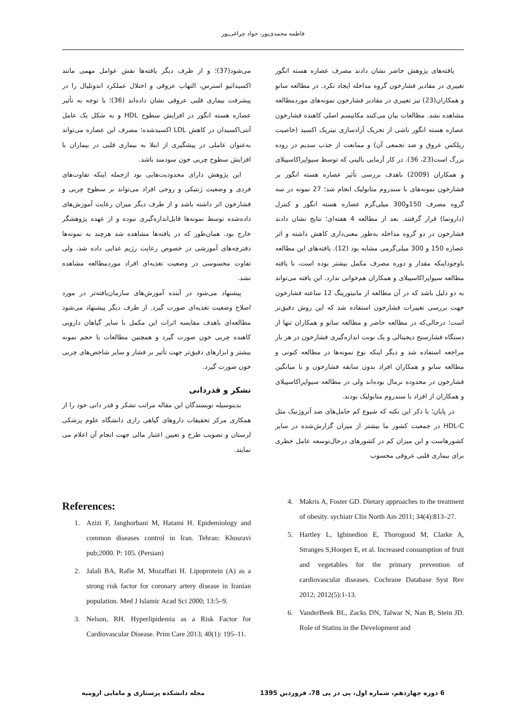فاطمه محمدی‌پور، جواد چراغی‌پور
یافته‌های پژوهش حاضر نشان دادند مصرف عصاره هسته انگور تغییری در مقادیر فشارخون گروه مداخله ایجاد نکرد. در مطالعه سانو و همکاران(23) نیز تغییری در مقادیر فشارخون نمونه‌های موردمطالعه مشاهده نشد. مطالعات بیان می‌کنند مکانیسم اصلی کاهنده فشارخون عصاره هسته انگور ناشی از تحریک آزادسازی نیتریک اکسید (خاصیت ریلکس عروق و ضد تجمعی آن) و ممانعت از جذب سدیم در روده بزرگ است(23، 36). در کار آزمایی بالینی که توسط سیواپراکاسپیلای و همکاران (2009) باهدف بررسی تأثیر عصاره هسته انگور بر فشارخون نمونه‌های با سندروم متابولیک انجام شد؛ 27 نمونه در سه گروه مصرف 150و300 میلی‌گرم عصاره هسته انگور و کنترل (دارونما) قرار گرفتند. بعد از مطالعه 4 هفته‌ای؛ نتایج نشان دادند فشارخون در دو گروه مداخله به‌طور معنی‌داری کاهش داشته و اثر عصاره 150 و 300 میلی‌گرمی مشابه بود (12). یافته‌های این مطالعه باوجوداینکه مقدار و دوره مصرف مکمل بیشتر بوده است، با یافته مطالعه سیواپراکاسپیلای و همکاران هم‌خوانی ندارد. این یافته می‌تواند به دو دلیل باشد که در آن مطالعه از مانیتورینگ 12 ساعته فشارخون جهت بررسی تغییرات فشارخون استفاده شد که این روش دقیق‌تر است؛ درحالی‌که در مطالعه حاضر و مطالعه سانو و همکاران تنها از دستگاه فشارسنج دیجیتالی و یک نوبت اندازه‌گیری فشارخون در هر بار مراجعه استفاده شد و دیگر اینکه نوع نمونه‌ها در مطالعه کنونی و مطالعه سانو و همکاران افراد بدون سابقه فشارخون و با میانگین فشارخون در محدوده نرمال بوده‌اند ولی در مطالعه سیواپراکاسپیلای و همکاران از افراد با سندروم متابولیک بودند.
در پایان؛ با ذکر این نکته که شیوع کم حامل‌های ضد آتروژنیک مثل HDL-C در جمعیت کشور ما بیشتر از میزان گزارش‌شده در سایر کشورهاست و این میزان کم در کشورهای درحال‌توسعه عامل خطری برای بیماری قلبی عروقی محسوب
می‌شود(37)؛ و از طرف دیگر یافته‌ها نقش عوامل مهمی مانند اکسیداتیو استرس، التهاب عروقی و اختلال عملکرد اندوتلیال را در پیشرفت بیماری قلبی عروقی نشان داده‌اند (36)؛ با توجه به تأثیر عصاره هسته انگور در افزایش سطوح HDL و به شکل یک عامل آنتی‌اکسیدان در کاهش LDL اکسیدشده؛ مصرف این عصاره می‌تواند به‌عنوان عاملی در پیشگیری از ابتلا به بیماری قلبی در بیماران با افزایش سطوح چربی خون سودمند باشد.
این پژوهش دارای محدودیت‌هایی بود ازجمله اینکه تفاوت‌های فردی و وضعیت ژنتیکی و روحی افراد می‌تواند بر سطوح چربی و فشارخون اثر داشته باشد و از طرف دیگر میزان رعایت آموزش‌های داده‌شده توسط نمونه‌ها قابل‌اندازه‌گیری نبوده و از عهده پژوهشگر خارج بود. همان‌طور که در یافته‌ها مشاهده شد هرچند به نمونه‌ها دفترچه‌های آموزشی در خصوص رعایت رژیم غذایی داده شد، ولی تفاوت محسوسی در وضعیت تغذیه‌ای افراد موردمطالعه مشاهده نشد.
پیشنهاد می‌شود در آینده آموزش‌های سازمان‌یافته‌تر در مورد اصلاح وضعیت تغذیه‌ای صورت گیرد. از طرف دیگر پیشنهاد می‌شود مطالعه‌ای باهدف مقایسه اثرات این مکمل با سایر گیاهان دارویی کاهنده چربی خون صورت گیرد و همچنین مطالعات با حجم نمونه بیشتر و ابزارهای دقیق‌تر جهت تأثیر بر فشار و سایر شاخص‌های چربی خون صورت گیرد.
تشکر و قدردانی
بدینوسیله نویسندگان این مقاله مراتب تشکر و قدر دانی خود را از همکاری مرکز تحقیقات داروهای گیاهی رازی دانشگاه علوم پزشکی لرستان و تصویب طرح و تعیین اعتبار مالی جهت انجام آن اعلام می نمایند.
References:
1. Azizi F, Janghorbani M, Hatami H. Epidemiology and common diseases control in Iran. Tehran: Khosravi pub;2000. P: 105. (Persian)
2. Jalali BA, Rafie M, Mozaffari H. Lipoprotein (A) as a strong risk factor for coronary artery disease in Iranian population. Med J Islamic Acad Sci 2000; 13:5–9.
3. Nelson, RH. Hyperlipidemia as a Risk Factor for Cardiovascular Disease. Prim Care 2013; 40(1): 195–11.
4. Makris A, Foster GD. Dietary approaches to the treatment of obesity. sychiatr Clin North Am 2011; 34(4):813–27.
5. Hartley L, Igbinedion E, Thorogood M, Clarke A, Stranges S,Hooper E, et al. Increased consumption of fruit and vegetables for the primary prevention of cardiovascular diseases. Cochrane Database Syst Rev 2012; 2012(5):1-13.
6. VanderBeek BL, Zacks DN, Talwar N, Nan B, Stein JD. Role of Statins in the Development and
6 دوره چهاردهم، شماره اول، پی در پی 78، فروردین 1395 مجله دانشکده پرستاری و مامایی ارومیه